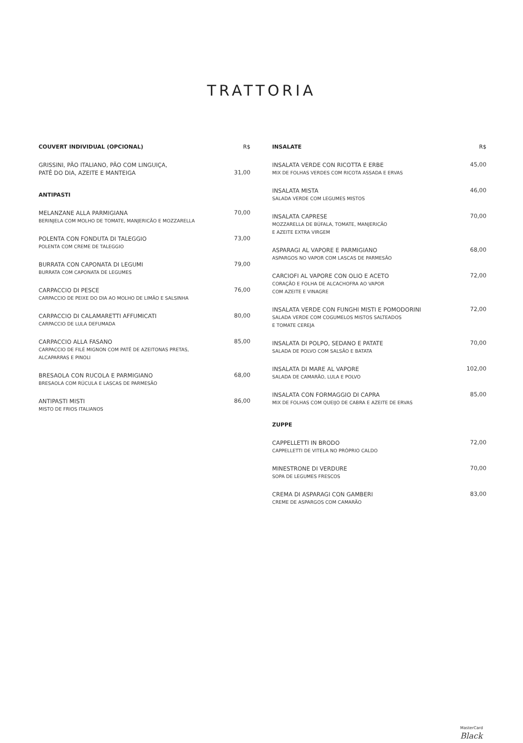TRATTORIA
COUVERT INDIVIDUAL (OPCIONAL) R$
GRISSINI, PÃO ITALIANO, PÃO COM LINGUIÇA,
PATÊ DO DIA, AZEITE E MANTEIGA
31,00
ANTIPASTI
MELANZANE ALLA PARMIGIANA
BERINJELA COM MOLHO DE TOMATE, MANJERICÃO E MOZZARELLA
70,00
POLENTA CON FONDUTA DI TALEGGIO
POLENTA COM CREME DE TALEGGIO
73,00
BURRATA CON CAPONATA DI LEGUMI
BURRATA COM CAPONATA DE LEGUMES
79,00
CARPACCIO DI PESCE
CARPACCIO DE PEIXE DO DIA AO MOLHO DE LIMÃO E SALSINHA
76,00
CARPACCIO DI CALAMARETTI AFFUMICATI
CARPACCIO DE LULA DEFUMADA
80,00
CARPACCIO ALLA FASANO
CARPACCIO DE FILÉ MIGNON COM PATÊ DE AZEITONAS PRETAS,
ALCAPARRAS E PINOLI
85,00
BRESAOLA CON RUCOLA E PARMIGIANO
BRESAOLA COM RÚCULA E LASCAS DE PARMESÃO
68,00
ANTIPASTI MISTI
MISTO DE FRIOS ITALIANOS
86,00
INSALATE R$
INSALATA VERDE CON RICOTTA E ERBE
MIX DE FOLHAS VERDES COM RICOTA ASSADA E ERVAS
45,00
INSALATA MISTA
SALADA VERDE COM LEGUMES MISTOS
46,00
INSALATA CAPRESE
MOZZARELLA DE BÚFALA, TOMATE, MANJERICÃO
E AZEITE EXTRA VIRGEM
70,00
ASPARAGI AL VAPORE E PARMIGIANO
ASPARGOS NO VAPOR COM LASCAS DE PARMESÃO
68,00
CARCIOFI AL VAPORE CON OLIO E ACETO
CORAÇÃO E FOLHA DE ALCACHOFRA AO VAPOR
COM AZEITE E VINAGRE
72,00
INSALATA VERDE CON FUNGHI MISTI E POMODORINI
SALADA VERDE COM COGUMELOS MISTOS SALTEADOS
E TOMATE CEREJA
72,00
INSALATA DI POLPO, SEDANO E PATATE
SALADA DE POLVO COM SALSÃO E BATATA
70,00
INSALATA DI MARE AL VAPORE
SALADA DE CAMARÃO, LULA E POLVO
102,00
INSALATA CON FORMAGGIO DI CAPRA
MIX DE FOLHAS COM QUEIJO DE CABRA E AZEITE DE ERVAS
85,00
ZUPPE
CAPPELLETTI IN BRODO
CAPPELLETTI DE VITELA NO PRÓPRIO CALDO
72,00
MINESTRONE DI VERDURE
SOPA DE LEGUMES FRESCOS
70,00
CREMA DI ASPARAGI CON GAMBERI
CREME DE ASPARGOS COM CAMARÃO
83,00
MasterCard
Black